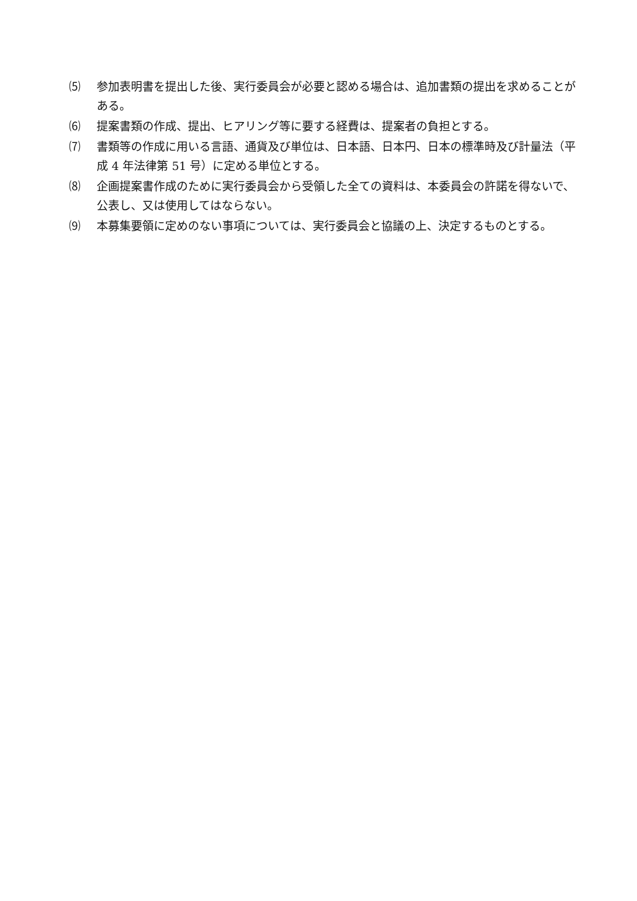⑸ 参加表明書を提出した後、実行委員会が必要と認める場合は、追加書類の提出を求めることがある。
⑹ 提案書類の作成、提出、ヒアリング等に要する経費は、提案者の負担とする。
⑺ 書類等の作成に用いる言語、通貨及び単位は、日本語、日本円、日本の標準時及び計量法（平成 4 年法律第 51 号）に定める単位とする。
⑻ 企画提案書作成のために実行委員会から受領した全ての資料は、本委員会の許諾を得ないで、公表し、又は使用してはならない。
⑼ 本募集要領に定めのない事項については、実行委員会と協議の上、決定するものとする。